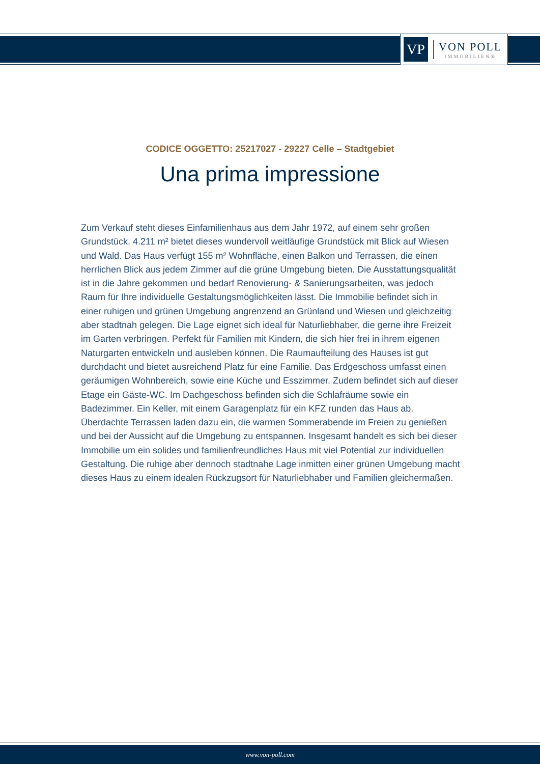VP
VON POLL
IMMOBILIEN®
CODICE OGGETTO: 25217027 - 29227 Celle – Stadtgebiet
Una prima impressione
Zum Verkauf steht dieses Einfamilienhaus aus dem Jahr 1972, auf einem sehr großen Grundstück. 4.211 m² bietet dieses wundervoll weitläufige Grundstück mit Blick auf Wiesen und Wald. Das Haus verfügt 155 m² Wohnfläche, einen Balkon und Terrassen, die einen herrlichen Blick aus jedem Zimmer auf die grüne Umgebung bieten. Die Ausstattungsqualität ist in die Jahre gekommen und bedarf Renovierung- & Sanierungsarbeiten, was jedoch Raum für Ihre individuelle Gestaltungsmöglichkeiten lässt. Die Immobilie befindet sich in einer ruhigen und grünen Umgebung angrenzend an Grünland und Wiesen und gleichzeitig aber stadtnah gelegen. Die Lage eignet sich ideal für Naturliebhaber, die gerne ihre Freizeit im Garten verbringen. Perfekt für Familien mit Kindern, die sich hier frei in ihrem eigenen Naturgarten entwickeln und ausleben können. Die Raumaufteilung des Hauses ist gut durchdacht und bietet ausreichend Platz für eine Familie. Das Erdgeschoss umfasst einen geräumigen Wohnbereich, sowie eine Küche und Esszimmer. Zudem befindet sich auf dieser Etage ein Gäste-WC. Im Dachgeschoss befinden sich die Schlafräume sowie ein Badezimmer. Ein Keller, mit einem Garagenplatz für ein KFZ runden das Haus ab. Überdachte Terrassen laden dazu ein, die warmen Sommerabende im Freien zu genießen und bei der Aussicht auf die Umgebung zu entspannen. Insgesamt handelt es sich bei dieser Immobilie um ein solides und familienfreundliches Haus mit viel Potential zur individuellen Gestaltung. Die ruhige aber dennoch stadtnahe Lage inmitten einer grünen Umgebung macht dieses Haus zu einem idealen Rückzugsort für Naturliebhaber und Familien gleichermaßen.
www.von-poll.com